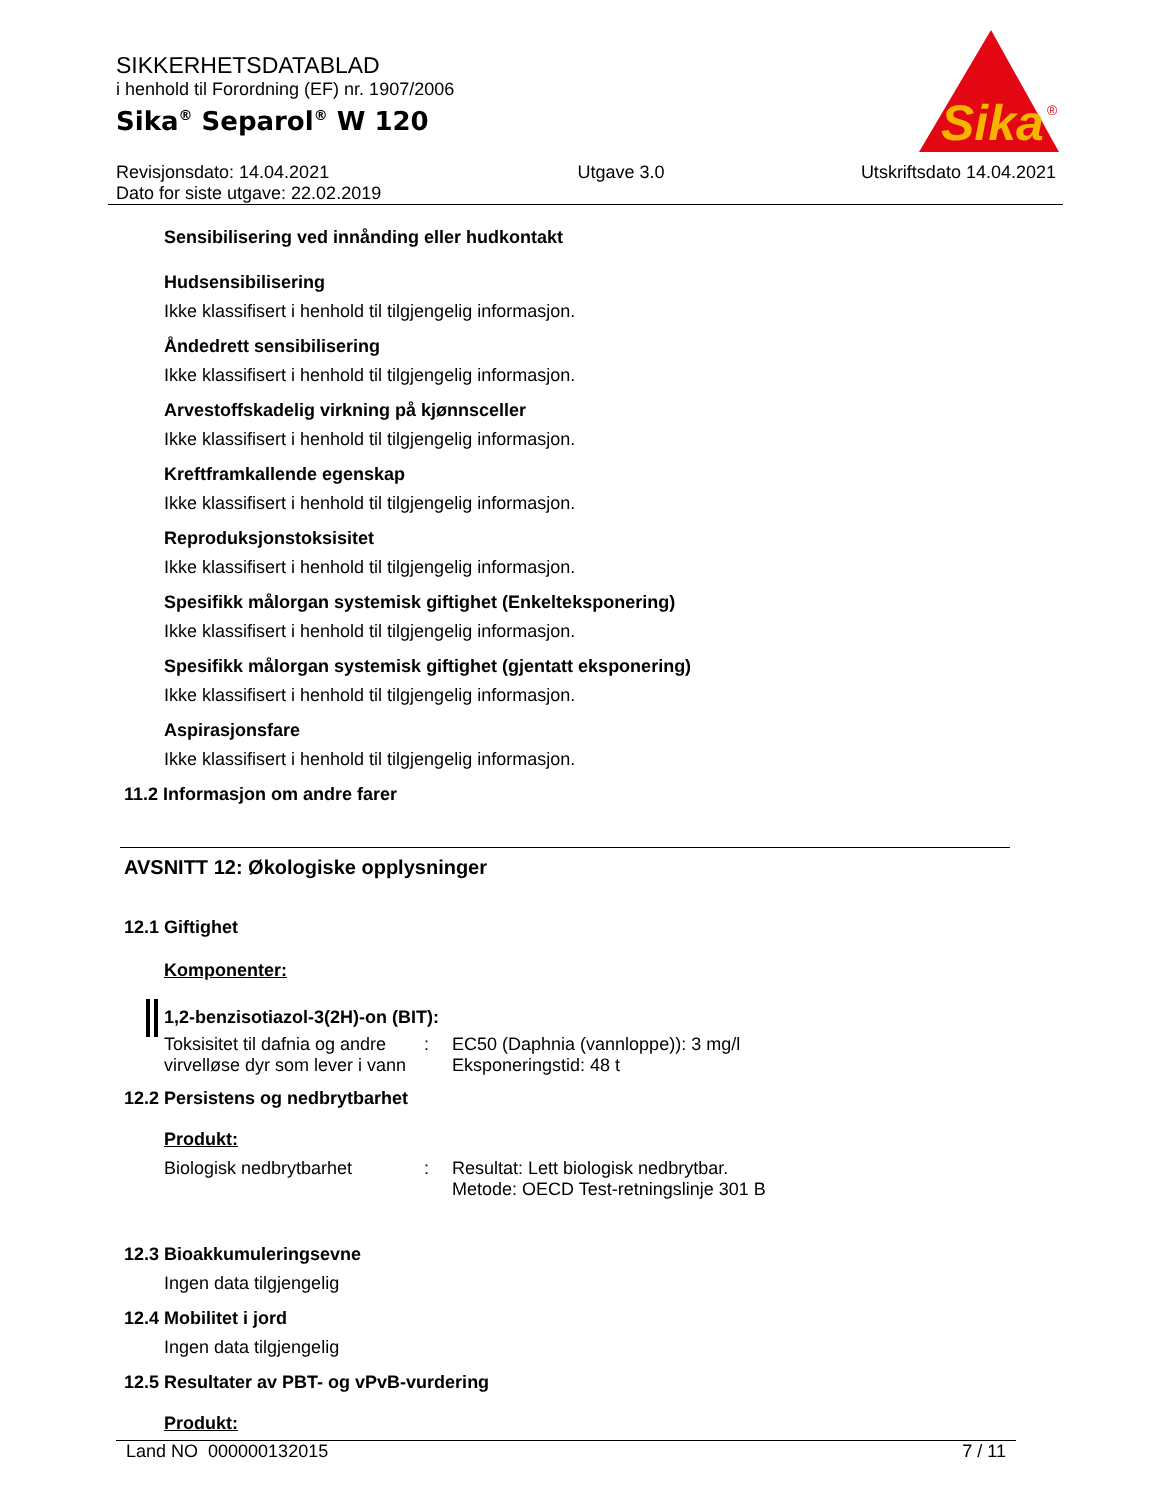Sika
®
SIKKERHETSDATABLAD
i henhold til Forordning (EF) nr. 1907/2006
Sika<sup>®</sup> Separol<sup>®</sup> W 120
Revisjonsdato: 14.04.2021
Dato for siste utgave: 22.02.2019
Utgave 3.0 Utskriftsdato 14.04.2021
Sensibilisering ved innånding eller hudkontakt
Hudsensibilisering
Ikke klassifisert i henhold til tilgjengelig informasjon.
Åndedrett sensibilisering
Ikke klassifisert i henhold til tilgjengelig informasjon.
Arvestoffskadelig virkning på kjønnsceller
Ikke klassifisert i henhold til tilgjengelig informasjon.
Kreftframkallende egenskap
Ikke klassifisert i henhold til tilgjengelig informasjon.
Reproduksjonstoksisitet
Ikke klassifisert i henhold til tilgjengelig informasjon.
Spesifikk målorgan systemisk giftighet (Enkelteksponering)
Ikke klassifisert i henhold til tilgjengelig informasjon.
Spesifikk målorgan systemisk giftighet (gjentatt eksponering)
Ikke klassifisert i henhold til tilgjengelig informasjon.
Aspirasjonsfare
Ikke klassifisert i henhold til tilgjengelig informasjon.
11.2 Informasjon om andre farer
AVSNITT 12: Økologiske opplysninger
12.1 Giftighet
Komponenter:
1,2-benzisotiazol-3(2H)-on (BIT):
Toksisitet til dafnia og andre virvelløse dyr som lever i vann
: EC50 (Daphnia (vannloppe)): 3 mg/l
Eksponeringstid: 48 t
12.2 Persistens og nedbrytbarhet
Produkt:
Biologisk nedbrytbarhet : Resultat: Lett biologisk nedbrytbar.
Metode: OECD Test-retningslinje 301 B
12.3 Bioakkumuleringsevne
Ingen data tilgjengelig
12.4 Mobilitet i jord
Ingen data tilgjengelig
12.5 Resultater av PBT- og vPvB-vurdering
Produkt:
Land NO 000000132015 7 / 11